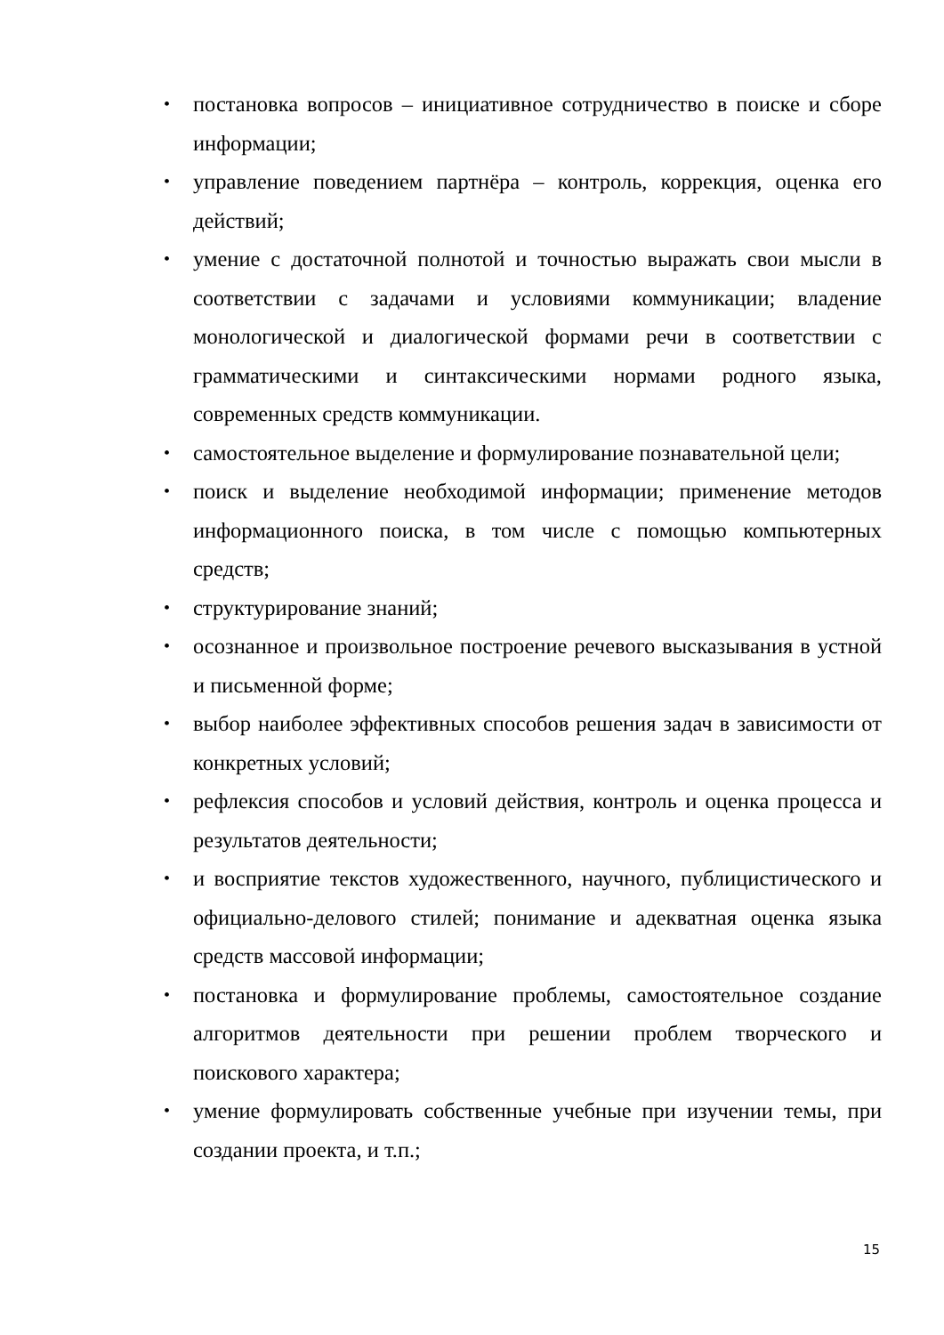• постановка вопросов – инициативное сотрудничество в поиске и сборе информации;
• управление поведением партнёра – контроль, коррекция, оценка его действий;
• умение с достаточной полнотой и точностью выражать свои мысли в соответствии с задачами и условиями коммуникации; владение монологической и диалогической формами речи в соответствии с грамматическими и синтаксическими нормами родного языка, современных средств коммуникации.
• самостоятельное выделение и формулирование познавательной цели;
• поиск и выделение необходимой информации; применение методов информационного поиска, в том числе с помощью компьютерных средств;
• структурирование знаний;
• осознанное и произвольное построение речевого высказывания в устной и письменной форме;
• выбор наиболее эффективных способов решения задач в зависимости от конкретных условий;
• рефлексия способов и условий действия, контроль и оценка процесса и результатов деятельности;
• и восприятие текстов художественного, научного, публицистического и официально-делового стилей; понимание и адекватная оценка языка средств массовой информации;
• постановка и формулирование проблемы, самостоятельное создание алгоритмов деятельности при решении проблем творческого и поискового характера;
• умение формулировать собственные учебные при изучении темы, при создании проекта, и т.п.;
15